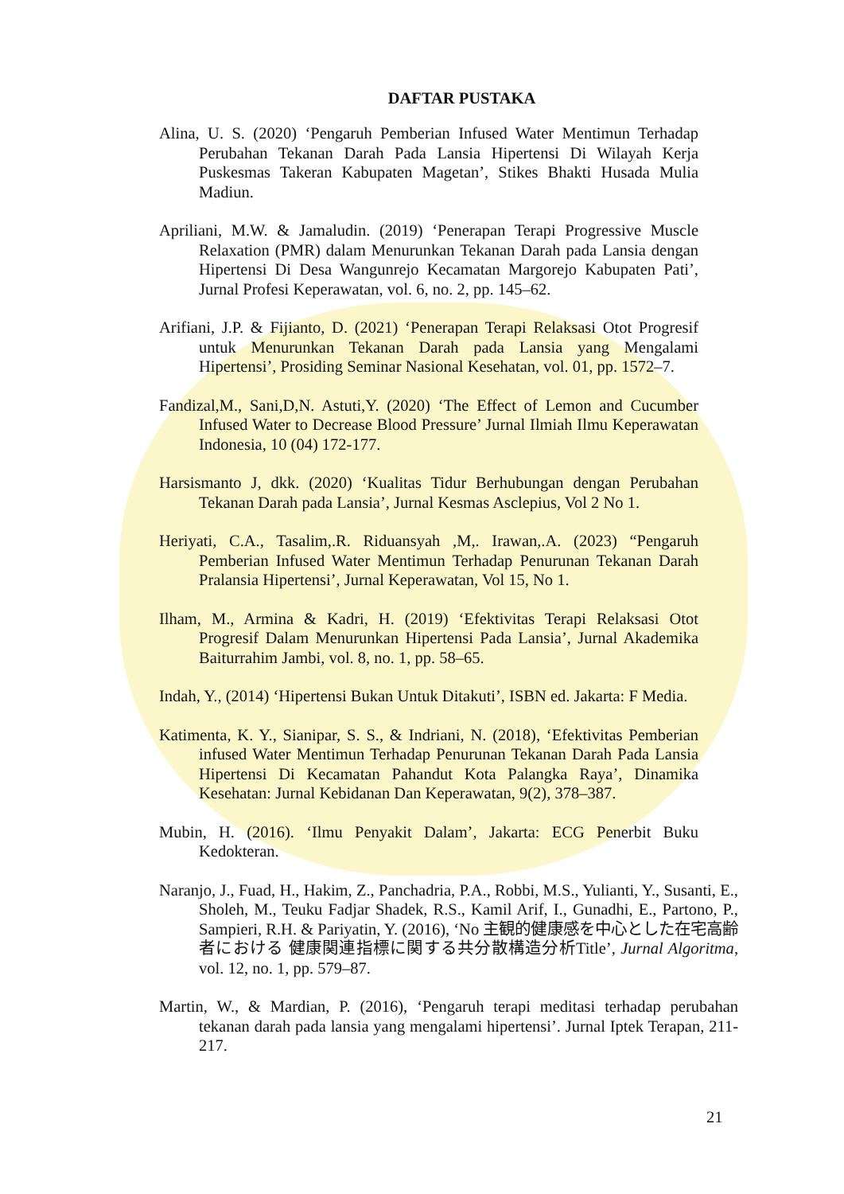DAFTAR PUSTAKA
Alina, U. S. (2020) ‘Pengaruh Pemberian Infused Water Mentimun Terhadap Perubahan Tekanan Darah Pada Lansia Hipertensi Di Wilayah Kerja Puskesmas Takeran Kabupaten Magetan’, Stikes Bhakti Husada Mulia Madiun.
Apriliani, M.W. & Jamaludin. (2019) ‘Penerapan Terapi Progressive Muscle Relaxation (PMR) dalam Menurunkan Tekanan Darah pada Lansia dengan Hipertensi Di Desa Wangunrejo Kecamatan Margorejo Kabupaten Pati’, Jurnal Profesi Keperawatan, vol. 6, no. 2, pp. 145–62.
Arifiani, J.P. & Fijianto, D. (2021) ‘Penerapan Terapi Relaksasi Otot Progresif untuk Menurunkan Tekanan Darah pada Lansia yang Mengalami Hipertensi’, Prosiding Seminar Nasional Kesehatan, vol. 01, pp. 1572–7.
Fandizal,M., Sani,D,N. Astuti,Y. (2020) ‘The Effect of Lemon and Cucumber Infused Water to Decrease Blood Pressure’ Jurnal Ilmiah Ilmu Keperawatan Indonesia, 10 (04) 172-177.
Harsismanto J, dkk. (2020) ‘Kualitas Tidur Berhubungan dengan Perubahan Tekanan Darah pada Lansia’, Jurnal Kesmas Asclepius, Vol 2 No 1.
Heriyati, C.A., Tasalim,.R. Riduansyah ,M,. Irawan,.A. (2023) “Pengaruh Pemberian Infused Water Mentimun Terhadap Penurunan Tekanan Darah Pralansia Hipertensi’, Jurnal Keperawatan, Vol 15, No 1.
Ilham, M., Armina & Kadri, H. (2019) ‘Efektivitas Terapi Relaksasi Otot Progresif Dalam Menurunkan Hipertensi Pada Lansia’, Jurnal Akademika Baiturrahim Jambi, vol. 8, no. 1, pp. 58–65.
Indah, Y., (2014) ‘Hipertensi Bukan Untuk Ditakuti’, ISBN ed. Jakarta: F Media.
Katimenta, K. Y., Sianipar, S. S., & Indriani, N. (2018), ‘Efektivitas Pemberian infused Water Mentimun Terhadap Penurunan Tekanan Darah Pada Lansia Hipertensi Di Kecamatan Pahandut Kota Palangka Raya’, Dinamika Kesehatan: Jurnal Kebidanan Dan Keperawatan, 9(2), 378–387.
Mubin, H. (2016). ‘Ilmu Penyakit Dalam’, Jakarta: ECG Penerbit Buku Kedokteran.
Naranjo, J., Fuad, H., Hakim, Z., Panchadria, P.A., Robbi, M.S., Yulianti, Y., Susanti, E., Sholeh, M., Teuku Fadjar Shadek, R.S., Kamil Arif, I., Gunadhi, E., Partono, P., Sampieri, R.H. & Pariyatin, Y. (2016), ‘No 主観的健康感を中心とした在宅高齢者における 健康関連指標に関する共分散構造分析Title’, Jurnal Algoritma, vol. 12, no. 1, pp. 579–87.
Martin, W., & Mardian, P. (2016), ‘Pengaruh terapi meditasi terhadap perubahan tekanan darah pada lansia yang mengalami hipertensi’. Jurnal Iptek Terapan, 211-217.
21